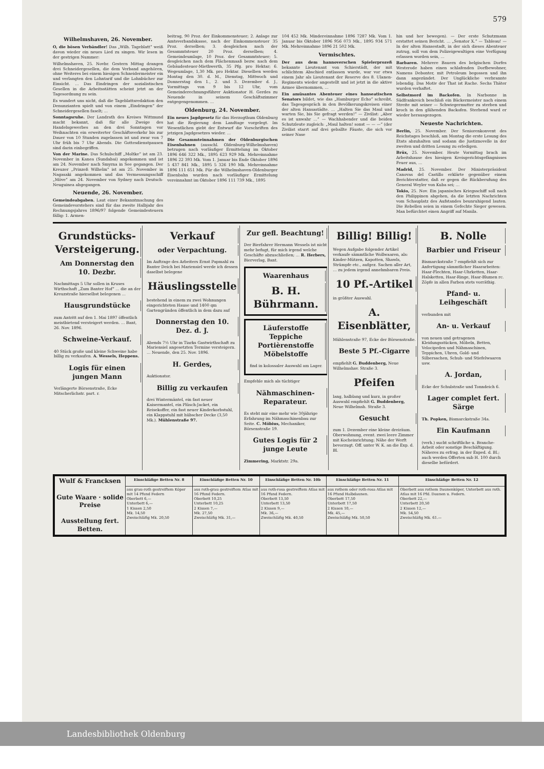579
Wilhelmshaven, 26. November.
O, die bösen Verbändler! Das „Wilh. Tageblatt“ weiß davon wieder ein neues Lied zu singen. Wir lesen in der gestrigen Nummer:
Wilhelmshaven, 25. Novbr. Gestern Mittag drangen drei Schneidergesellen, die dem Verband angehören, ohne Weiteres bei einem hiesigen Schneidermeister ein und verlangten den Lohntarif und die Lohnbücher zur Einsicht. … Das Eindringen der sozialistischen Gesellen in die Arbeitsstätten scheint jetzt an der Tagesordnung zu sein.
Es wundert uns nicht, daß die Tageblattsredaktion den Denunzianten spielt und von einem „Eindringen“ der Schneidergesellen faselt; …
Sonntagsruhe. Der Landrath des Kreises Wittmund macht bekannt, daß für alle Zweige des Handelsgewerbes an den drei Sonntagen vor Weihnachten ein erweiterter Geschäftsverkehr bis zur Dauer von 10 Stunden zugelassen ist und zwar von 7 Uhr früh bis 7 Uhr Abends. Die Gottesdienstpausen sind darin einbegriffen.
Von der Marine. Das Schulschiff „Moltke“ ist am 23. November in Kanea (Sundabai) angekommen und ist am 24. November nach Smyrna in See gegangen. Der Kreuzer „Prinzeß Wilhelm“ ist am 25. November in Nagasaki angekommen und das Vermessungsschiff „Möve“ am 24. November von Sydney nach Deutsch-Neuguinea abgegangen.
Neuende, 26. November.
Gemeindeabgaben. Laut einer Bekanntmachung des Gemeindevorstehers sind für das zweite Halbjahr des Rechnungsjahres 1896/97 folgende Gemeindesteuern fällig: 1. Armen-
beitrag, 90 Proz. der Einkommensteuer; 2. Anlage zur Amtsverbandskasse, nach der Einkommensteuer 35 Proz. derselben; 3. desgleichen nach der Gesammtsteuer 20 Proz. derselben; 4. Gemeindeumlage, 10 Proz. der Gesammtsteuer; 5. desgleichen nach dem Flächenmaaß bezw. nach dem Gebäudesteuer-Miethwerth, 35 Pfg. pro Hektar; 6. Wegeumlage, 1,30 Mk. pro Hektar. Dieselben werden Montag den 30. d. M., Dienstag, Mittwoch und Donnerstag den 1., 2. und 3. Dezember d. J., Vormittags von 9 bis 12 Uhr, vom Gemeinderechnungsführer Auktionator H. Gerdes zu Neuende in seinem Geschäftszimmer entgegengenommen. …
Oldenburg, 24. November.
Ein neues Jagdgesetz für das Herzogthum Oldenburg hat die Regierung dem Landtage vorgelegt. Im Wesentlichen giebt der Entwurf die Vorschriften des jetzigen Jagdgesetzes wieder. …
Die Gesammteinnahmen der Oldenburgischen Eisenbahnen (ausschl. Oldenburg-Wilhelmshaven) betrugen nach vorläufiger Ermittelung im Oktober 1896 646 322 Mk., 1895 623 929 Mk. Mehreinnahme 1896 22 393 Mk. Vom 1. Januar bis Ende Oktober 1896 5 437 841 Mk., 1895 5 326 190 Mk. Mehreinnahme 1896 111 651 Mk. Für die Wilhelmshaven-Oldenburger Eisenbahn wurden nach vorläufiger Ermittelung vereinnahmt im Oktober 1896 111 739 Mk., 1895
104 452 Mk. Mindereinnahme 1896 7287 Mk. Vom 1. Januar bis Oktober 1896 956 073 Mk., 1895 934 571 Mk. Mehreinnahme 1896 21 502 Mk.
Vermischtes.
Der aus dem hannoverschen Spielerprozeß bekannte Lieutenant von Schierstädt, der mit schlichtem Abschied entlassen wurde, war vor etwa einem Jahr als Lieutenant der Reserve des 8. Ulanen-Regiments wieder angestellt und ist jetzt in die aktive Armee übernommen, …
Ein amüsantes Abenteuer eines hanseatischen Senators bildet, wie das „Hamburger Echo“ schreibt, das Tagesgespräch in den Bevölkerungskreisen einer der alten Hansastädte. … „Halten Sie das Maul und warten Sie, bis Sie gefragt werden!“ — Zivilist: „Aber es ist unwahr …“ — Wachhabender und die beiden Schutzleute zugleich: „Maul halten! sonst — — —“ (der Zivilist starrt auf drei geballte Fäuste, die sich vor seiner Nase
hin und her bewegen). — Der erste Schutzmann erstattet seinen Bericht. … „Senator X.“ — Tableau! — In der alten Hansestadt, in der sich dieses Abenteuer zutrug, soll von dem Polizeigewaltigen eine Verfügung erlassen worden sein, …
Barbaren. Mehrere Bauern des belgischen Dorfes Westerode haben einen schlafenden Dorfbewohner, Namens Debonter, mit Petroleum begossen und ihn dann angezündet. Der Unglückliche verbrannte lebendig. Das Motiv der That ist Rache. Sechs Thäter wurden verhaftet.
Selbstmord im Backofen. In Narbonne in Südfrankreich beschloß ein Bäckermeister nach einem Streite mit seiner — Schwiegermutter zu sterben und kroch in den glühenden Backofen. Sterbend ward er wieder herausgezogen.
Neueste Nachrichten.
Berlin, 25. November. Der Seniorenkonvent des Reichstages beschloß, am Montag die erste Lesung des Etats abzuhalten und sodann die Justiznovelle in der zweiten und dritten Lesung zu erledigen.
Brüx, 25. November. Heute Vormittag brach im Arbeitshause des hiesigen Kreisgerichtsgefängnisses Feuer aus, …
Madrid, 25. November. Der Ministerpräsident Canovas del Castillo erklärte gegenüber einem Berichterstatter, daß er gegen die Rückberufung des General Weyler von Kuba sei; …
Tokio, 25. Nov. Ein japanisches Kriegsschiff soll nach den Philippinen abgehen, da die letzten Nachrichten vom Schauplatz des Aufstandes beunruhigend lauten. Die Rebellen seien in einem Gefechte Sieger gewesen. Man befürchtet einen Angriff auf Manila.
Grundstücks-Versteigerung.
Am Donnerstag den 10. Dezbr.
Nachmittags 5 Uhr sollen in Kruses Wirthschaft „Zum Banter Hof“ … die an der Kreuzstraße hierselbst belegenen …
Hausgrundstücke
zum Antritt auf den 1. Mai 1897 öffentlich meistbietend versteigert werden. … Bant, 26. Nov. 1896.
Schweine-Verkauf.
40 Stück große und kleine Schweine habe billig zu verkaufen. A. Wessels, Heppens.
Logis für einen jungen Mann
Verlängerte Börsenstraße, Ecke Mitscherlichstr. part. r.
Verkauf
oder Verpachtung.
Im Auftrage des Arbeiters Ernst Papmahl zu Banter Deich bei Mariensiel werde ich dessen daselbst belegene
Häuslingsstelle
bestehend in einem zu zwei Wohnungen eingerichteten Hause und 1400 qm Gartengründen öffentlich in dem dazu auf
Donnerstag den 10. Dez. d. J.
Abends 7½ Uhr in Tiarks Gastwirthschaft zu Mariensiel angesetzten Termine versteigern. … Neuende, den 25. Nov. 1896.
H. Gerdes,
Auktionator.
Billig zu verkaufen
drei Wintermäntel, ein fast neuer Kaisermantel, ein Plüsch-Jacket, ein Reisekoffer, ein fast neuer Kinderkorbstuhl, ein Klappstuhl mit hübscher Decke (3,50 Mk.). Mühlenstraße 97.
Zur gefl. Beachtung!
Der Bierfahrer Hermann Wessels ist nicht mehr befugt, für mich irgend welche Geschäfte abzuschließen; … R. Herbers, Bierverlag, Bant.
Waarenhaus
B. H. Bührmann.
Läuferstoffe
Teppiche
Portièrenstoffe
Möbelstoffe
find in kolossaler Auswahl am Lager.
Empfehle mich als tüchtiger
Nähmaschinen-Reparateur.
Es steht mir eine mehr wie 30jährige Erfahrung im Nähmaschinenbau zur Seite. C. Möbius, Mechaniker, Börsenstraße 19.
Gutes Logis für 2 junge Leute
Zimmering, Marktstr. 29a.
Billig! Billig!
Wegen Aufgabe folgender Artikel verkaufe sämmtliche Wollwaaren, als: Kinder-Mützen, Kapotten, Shawls, Strümpfe etc., aufgez. Sachen aller Art, … zu jedem irgend annehmbaren Preis.
10 Pf.-Artikel
in größter Auswahl.
A. Eisenblätter,
Mühlenstraße 97, Ecke der Börsenstraße.
Beste 5 Pf.-Cigarre
empfiehlt G. Buddenberg, Neue Wilhelmshav. Straße 3.
Pfeifen
lang, halblang und kurz, in großer Auswahl empfiehlt G. Buddenberg, Neue Wilhelmsh. Straße 3.
Gesucht
zum 1. Dezember eine kleine dreiräum. Oberwohnung, event. zwei leere Zimmer mit Kocheinrichtung; Nähe der Werft bevorzugt. Off. unter W. K. an die Exp. d. Bl.
B. Nolle
Barbier und Friseur
Bismarckstraße 7 empfiehlt sich zur Anfertigung sämmtlicher Haararbeiten: Haar-Flechten, Haar-Uhrketten, Haar-Halsketten, Haar-Ringe, Haar-Blumen rc. Zöpfe in allen Farben stets vorräthig.
Pfand- u. Leihgeschäft
verbunden mit
An- u. Verkauf
von neuen und getragenen Kleidungsstücken, Möbeln, Betten, Velocipeden und Nähmaschinen, Teppichen, Uhren, Gold- und Silbersachen, Schuh- und Stiefelwaaren usw.
A. Jordan,
Ecke der Schulstraße und Tonndeich 6.
Lager complet fert. Särge
Th. Popken, Bismarckstraße 34a.
Ein Kaufmann
(verh.) sucht schriftliche u. Branche-Arbeit oder sonstige Beschäftigung. Näheres zu erfrag. in der Exped. d. Bl.; auch werden Offerten sub H. 100 durch dieselbe befördert.
| Wulf & Francksen Gute Waare · solide Preise Ausstellung fert. Betten. | Einschläfige Betten Nr. 8 | Einschläfige Betten Nr. 10 | Einschläfige Betten Nr. 10b | Einschläfige Betten Nr. 11 | Einschläfige Betten Nr. 12 |
| --- | --- | --- | --- | --- | --- |
| | aus grau-roth gestreiftem Köper mit 14 Pfund Federn Oberbett 6,— Unterbett 6,— 1 Kissen 2,50 Mk. 14,50 Zweischläfig Mk. 20,50 | aus roth-grau gestreiftem Atlas mit 16 Pfund Federn. Oberbett 10,25 Unterbett 10,25 2 Kissen 7,— Mk. 27,50 Zweischläfig Mk. 31,— | aus roth-rosa gestreiftem Atlas mit 16 Pfund Federn. Oberbett 13,50 Unterbett 13,50 2 Kissen 9,— Mk. 36,— Zweischläfig Mk. 40,50 | aus rothem oder roth-rosa Atlas mit 16 Pfund Halbdaunen. Oberbett 17,50 Unterbett 17,50 2 Kissen 10,— Mk. 45,— Zweischläfig Mk. 50,50 | Oberbett aus rothem Daunenköper, Unterbett aus roth. Atlas mit 16 Pfd. Daunen u. Federn. Oberbett 22,— Unterbett 20,50 2 Kissen 12,— Mk. 54,50 Zweischläfig Mk. 61.— |
Landesbibliothek Oldenburg